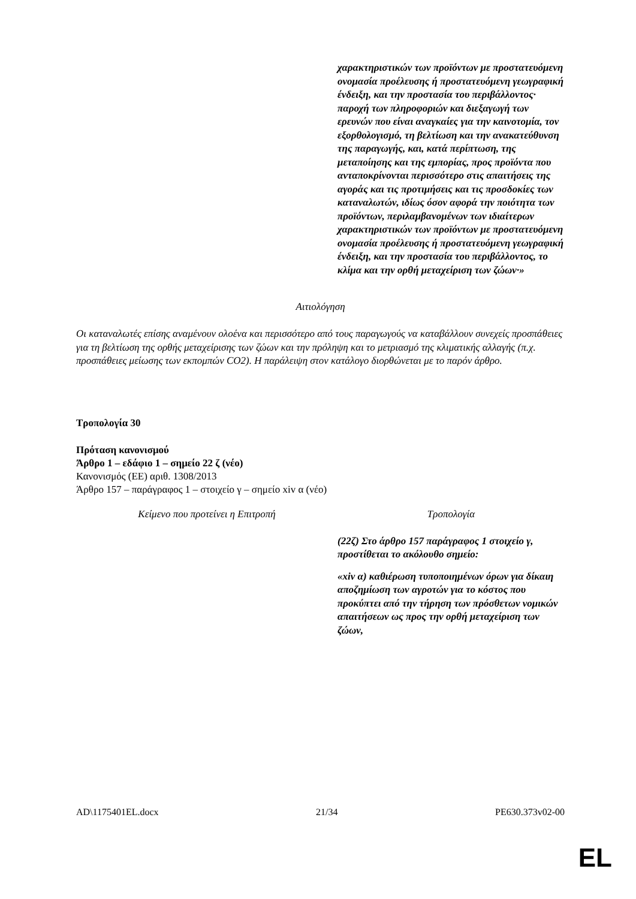| | χαρακτηριστικών των προϊόντων με προστατευόμενη ονομασία προέλευσης ή προστατευόμενη γεωγραφική ένδειξη, και την προστασία του περιβάλλοντος· παροχή των πληροφοριών και διεξαγωγή των ερευνών που είναι αναγκαίες για την καινοτομία, τον εξορθολογισμό, τη βελτίωση και την ανακατεύθυνση της παραγωγής, και, κατά περίπτωση, της μεταποίησης και της εμπορίας, προς προϊόντα που ανταποκρίνονται περισσότερο στις απαιτήσεις της αγοράς και τις προτιμήσεις και τις προσδοκίες των καταναλωτών, ιδίως όσον αφορά την ποιότητα των προϊόντων, περιλαμβανομένων των ιδιαίτερων χαρακτηριστικών των προϊόντων με προστατευόμενη ονομασία προέλευσης ή προστατευόμενη γεωγραφική ένδειξη, και την προστασία του περιβάλλοντος, το κλίμα και την ορθή μεταχείριση των ζώων·» |
Αιτιολόγηση
Οι καταναλωτές επίσης αναμένουν ολοένα και περισσότερο από τους παραγωγούς να καταβάλλουν συνεχείς προσπάθειες για τη βελτίωση της ορθής μεταχείρισης των ζώων και την πρόληψη και το μετριασμό της κλιματικής αλλαγής (π.χ. προσπάθειες μείωσης των εκπομπών CO2). Η παράλειψη στον κατάλογο διορθώνεται με το παρόν άρθρο.
Τροπολογία 30
Πρόταση κανονισμού
Άρθρο 1 – εδάφιο 1 – σημείο 22 ζ (νέο)
Κανονισμός (ΕΕ) αριθ. 1308/2013
Άρθρο 157 – παράγραφος 1 – στοιχείο γ – σημείο xiv α (νέο)
| Κείμενο που προτείνει η Επιτροπή | Τροπολογία |
| | (22ζ) Στο άρθρο 157 παράγραφος 1 στοιχείο γ, προστίθεται το ακόλουθο σημείο: «xiv α) καθιέρωση τυποποιημένων όρων για δίκαιη αποζημίωση των αγροτών για το κόστος που προκύπτει από την τήρηση των πρόσθετων νομικών απαιτήσεων ως προς την ορθή μεταχείριση των ζώων, |
AD\1175401EL.docx 21/34 PE630.373v02-00
EL